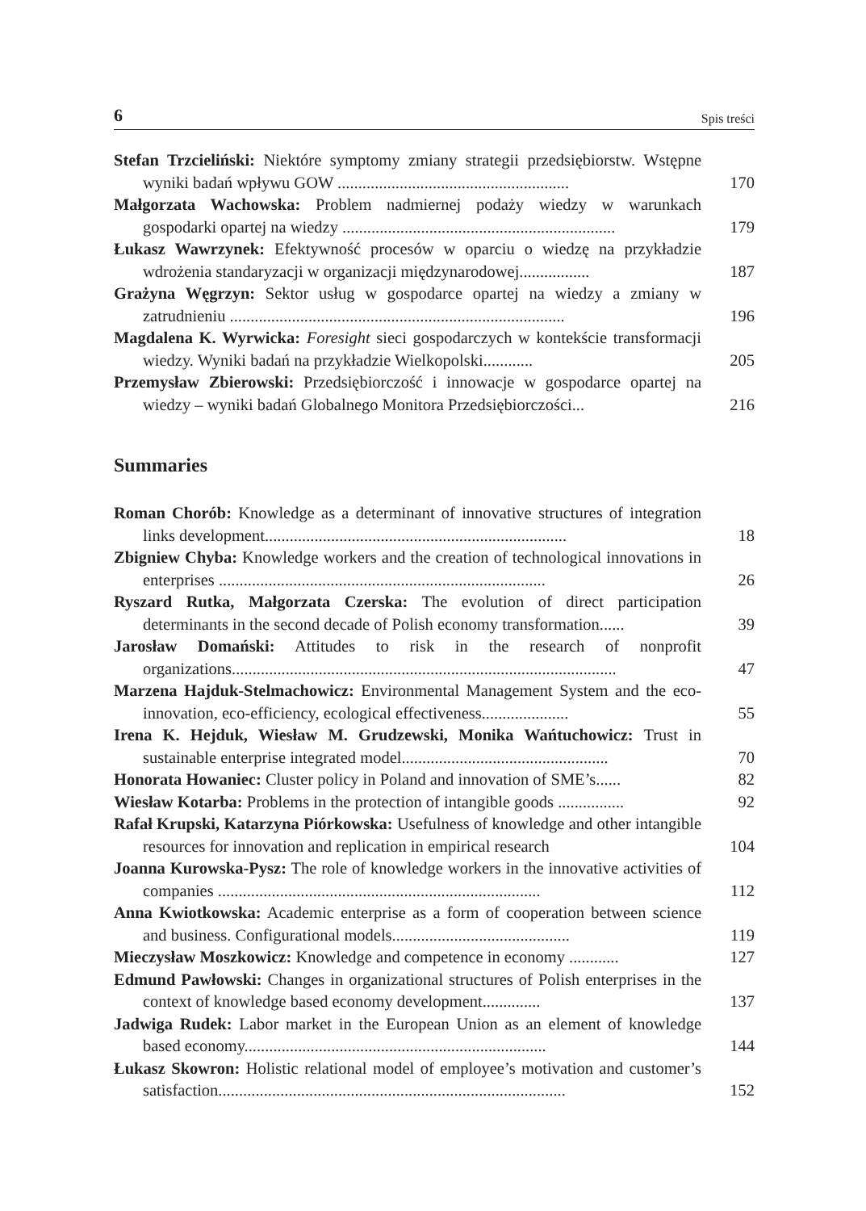6 Spis treści
Stefan Trzcieliński: Niektóre symptomy zmiany strategii przedsiębiorstw. Wstępne wyniki badań wpływu GOW ........................................................
170
Małgorzata Wachowska: Problem nadmiernej podaży wiedzy w warunkach gospodarki opartej na wiedzy ..................................................................
179
Łukasz Wawrzynek: Efektywność procesów w oparciu o wiedzę na przykładzie wdrożenia standaryzacji w organizacji międzynarodowej.................
187
Grażyna Węgrzyn: Sektor usług w gospodarce opartej na wiedzy a zmiany w zatrudnieniu .................................................................................
196
Magdalena K. Wyrwicka: Foresight sieci gospodarczych w kontekście transformacji wiedzy. Wyniki badań na przykładzie Wielkopolski............
205
Przemysław Zbierowski: Przedsiębiorczość i innowacje w gospodarce opartej na wiedzy – wyniki badań Globalnego Monitora Przedsiębiorczości...
216
Summaries
Roman Chorób: Knowledge as a determinant of innovative structures of integration links development.........................................................................
18
Zbigniew Chyba: Knowledge workers and the creation of technological innovations in enterprises ...............................................................................
26
Ryszard Rutka, Małgorzata Czerska: The evolution of direct participation determinants in the second decade of Polish economy transformation......
39
Jarosław Domański: Attitudes to risk in the research of nonprofit organizations.............................................................................................
47
Marzena Hajduk-Stelmachowicz: Environmental Management System and the eco-innovation, eco-efficiency, ecological effectiveness.....................
55
Irena K. Hejduk, Wiesław M. Grudzewski, Monika Wańtuchowicz: Trust in sustainable enterprise integrated model..................................................
70
Honorata Howaniec: Cluster policy in Poland and innovation of SME’s......
82
Wiesław Kotarba: Problems in the protection of intangible goods ................
92
Rafał Krupski, Katarzyna Piórkowska: Usefulness of knowledge and other intangible resources for innovation and replication in empirical research
104
Joanna Kurowska-Pysz: The role of knowledge workers in the innovative activities of companies ..............................................................................
112
Anna Kwiotkowska: Academic enterprise as a form of cooperation between science and business. Configurational models...........................................
119
Mieczysław Moszkowicz: Knowledge and competence in economy ............
127
Edmund Pawłowski: Changes in organizational structures of Polish enterprises in the context of knowledge based economy development..............
137
Jadwiga Rudek: Labor market in the European Union as an element of knowledge based economy.........................................................................
144
Łukasz Skowron: Holistic relational model of employee’s motivation and customer’s satisfaction....................................................................................
152